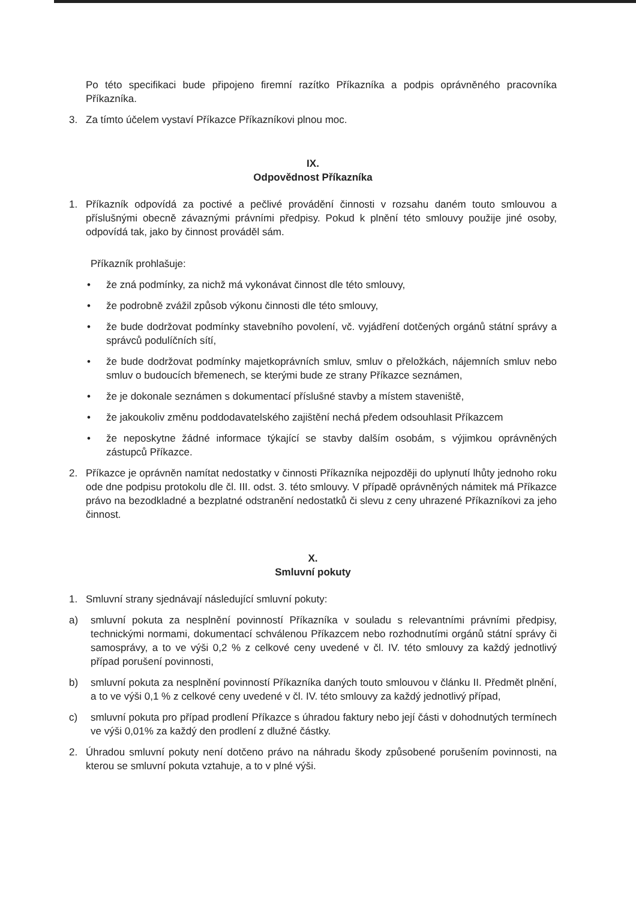Po této specifikaci bude připojeno firemní razítko Příkazníka a podpis oprávněného pracovníka Příkazníka.
3. Za tímto účelem vystaví Příkazce Příkazníkovi plnou moc.
IX.
Odpovědnost Příkazníka
1. Příkazník odpovídá za poctivé a pečlivé provádění činnosti v rozsahu daném touto smlouvou a příslušnými obecně závaznými právními předpisy. Pokud k plnění této smlouvy použije jiné osoby, odpovídá tak, jako by činnost prováděl sám.
Příkazník prohlašuje:
• že zná podmínky, za nichž má vykonávat činnost dle této smlouvy,
• že podrobně zvážil způsob výkonu činnosti dle této smlouvy,
• že bude dodržovat podmínky stavebního povolení, vč. vyjádření dotčených orgánů státní správy a správců podulíčních sítí,
• že bude dodržovat podmínky majetkoprávních smluv, smluv o přeložkách, nájemních smluv nebo smluv o budoucích břemenech, se kterými bude ze strany Příkazce seznámen,
• že je dokonale seznámen s dokumentací příslušné stavby a místem staveniště,
• že jakoukoliv změnu poddodavatelského zajištění nechá předem odsouhlasit Příkazcem
• že neposkytne žádné informace týkající se stavby dalším osobám, s výjimkou oprávněných zástupců Příkazce.
2. Příkazce je oprávněn namítat nedostatky v činnosti Příkazníka nejpozději do uplynutí lhůty jednoho roku ode dne podpisu protokolu dle čl. III. odst. 3. této smlouvy. V případě oprávněných námitek má Příkazce právo na bezodkladné a bezplatné odstranění nedostatků či slevu z ceny uhrazené Příkazníkovi za jeho činnost.
X.
Smluvní pokuty
1. Smluvní strany sjednávají následující smluvní pokuty:
a) smluvní pokuta za nesplnění povinností Příkazníka v souladu s relevantními právními předpisy, technickými normami, dokumentací schválenou Příkazcem nebo rozhodnutími orgánů státní správy či samosprávy, a to ve výši 0,2 % z celkové ceny uvedené v čl. IV. této smlouvy za každý jednotlivý případ porušení povinnosti,
b) smluvní pokuta za nesplnění povinností Příkazníka daných touto smlouvou v článku II. Předmět plnění, a to ve výši 0,1 % z celkové ceny uvedené v čl. IV. této smlouvy za každý jednotlivý případ,
c) smluvní pokuta pro případ prodlení Příkazce s úhradou faktury nebo její části v dohodnutých termínech ve výši 0,01% za každý den prodlení z dlužné částky.
2. Úhradou smluvní pokuty není dotčeno právo na náhradu škody způsobené porušením povinnosti, na kterou se smluvní pokuta vztahuje, a to v plné výši.